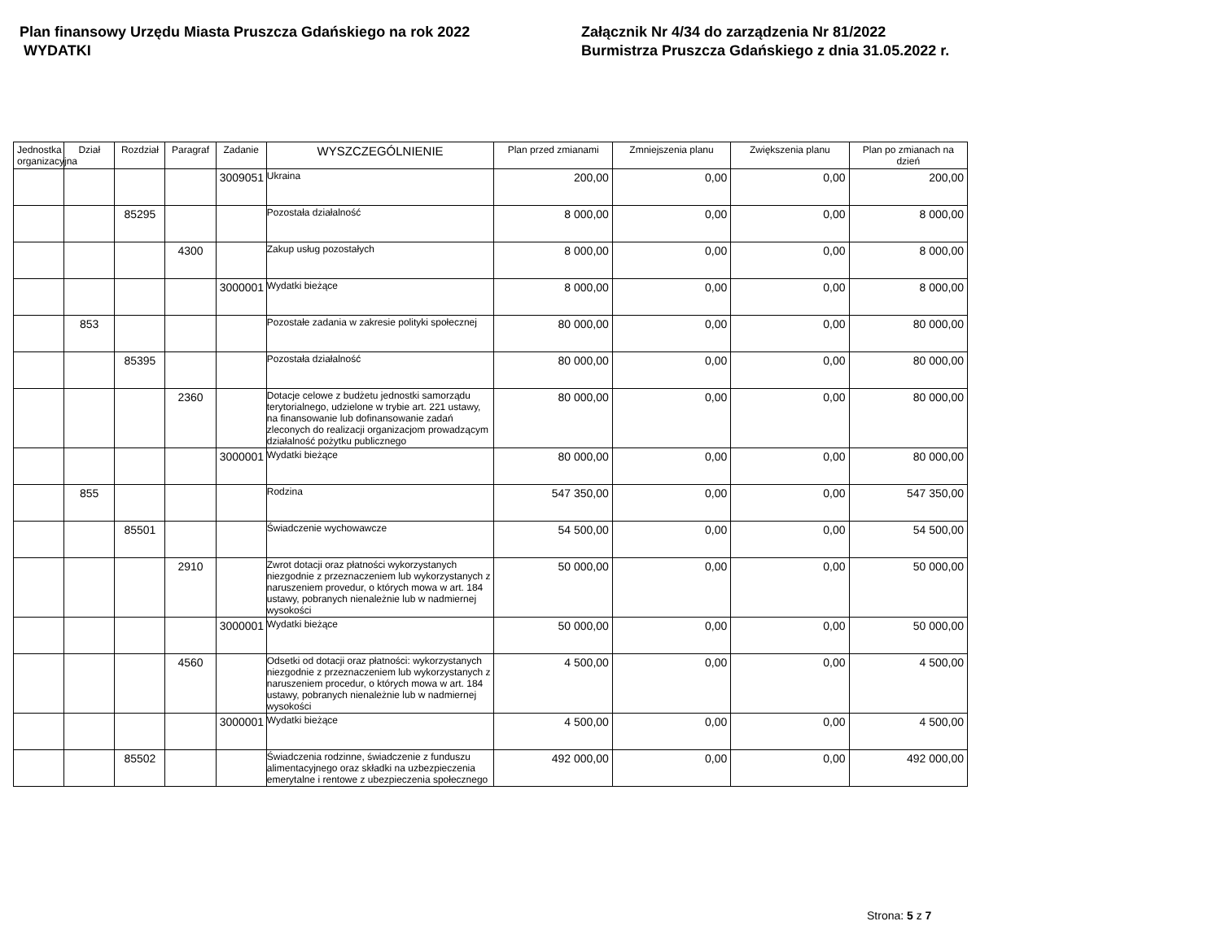Plan finansowy Urzędu Miasta Pruszcza Gdańskiego na rok 2022
WYDATKI
Załącznik Nr 4/34 do zarządzenia Nr 81/2022
Burmistrza Pruszcza Gdańskiego z dnia 31.05.2022 r.
| Jednostka organizacyjna | Dział | Rozdział | Paragraf | Zadanie | WYSZCZEGÓLNIENIE | Plan przed zmianami | Zmniejszenia planu | Zwiększenia planu | Plan po zmianach na dzień |
| --- | --- | --- | --- | --- | --- | --- | --- | --- | --- |
| | | | | 3009051 | Ukraina | 200,00 | 0,00 | 0,00 | 200,00 |
| | | 85295 | | | Pozostała działalność | 8 000,00 | 0,00 | 0,00 | 8 000,00 |
| | | | 4300 | | Zakup usług pozostałych | 8 000,00 | 0,00 | 0,00 | 8 000,00 |
| | | | | 3000001 | Wydatki bieżące | 8 000,00 | 0,00 | 0,00 | 8 000,00 |
| | 853 | | | | Pozostałe zadania w zakresie polityki społecznej | 80 000,00 | 0,00 | 0,00 | 80 000,00 |
| | | 85395 | | | Pozostała działalność | 80 000,00 | 0,00 | 0,00 | 80 000,00 |
| | | | 2360 | | Dotacje celowe z budżetu jednostki samorządu terytorialnego, udzielone w trybie art. 221 ustawy, na finansowanie lub dofinansowanie zadań zleconych do realizacji organizacjom prowadzącym działalność pożytku publicznego | 80 000,00 | 0,00 | 0,00 | 80 000,00 |
| | | | | 3000001 | Wydatki bieżące | 80 000,00 | 0,00 | 0,00 | 80 000,00 |
| | 855 | | | | Rodzina | 547 350,00 | 0,00 | 0,00 | 547 350,00 |
| | | 85501 | | | Świadczenie wychowawcze | 54 500,00 | 0,00 | 0,00 | 54 500,00 |
| | | | 2910 | | Zwrot dotacji oraz płatności wykorzystanych niezgodnie z przeznaczeniem lub wykorzystanych z naruszeniem provedur, o których mowa w art. 184 ustawy, pobranych nienależnie lub w nadmiernej wysokości | 50 000,00 | 0,00 | 0,00 | 50 000,00 |
| | | | | 3000001 | Wydatki bieżące | 50 000,00 | 0,00 | 0,00 | 50 000,00 |
| | | | 4560 | | Odsetki od dotacji oraz płatności: wykorzystanych niezgodnie z przeznaczeniem lub wykorzystanych z naruszeniem procedur, o których mowa w art. 184 ustawy, pobranych nienależnie lub w nadmiernej wysokości | 4 500,00 | 0,00 | 0,00 | 4 500,00 |
| | | | | 3000001 | Wydatki bieżące | 4 500,00 | 0,00 | 0,00 | 4 500,00 |
| | | 85502 | | | Świadczenia rodzinne, świadczenie z funduszu alimentacyjnego oraz składki na uzbezpieczenia emerytalne i rentowe z ubezpieczenia społecznego | 492 000,00 | 0,00 | 0,00 | 492 000,00 |
Strona: 5 z 7